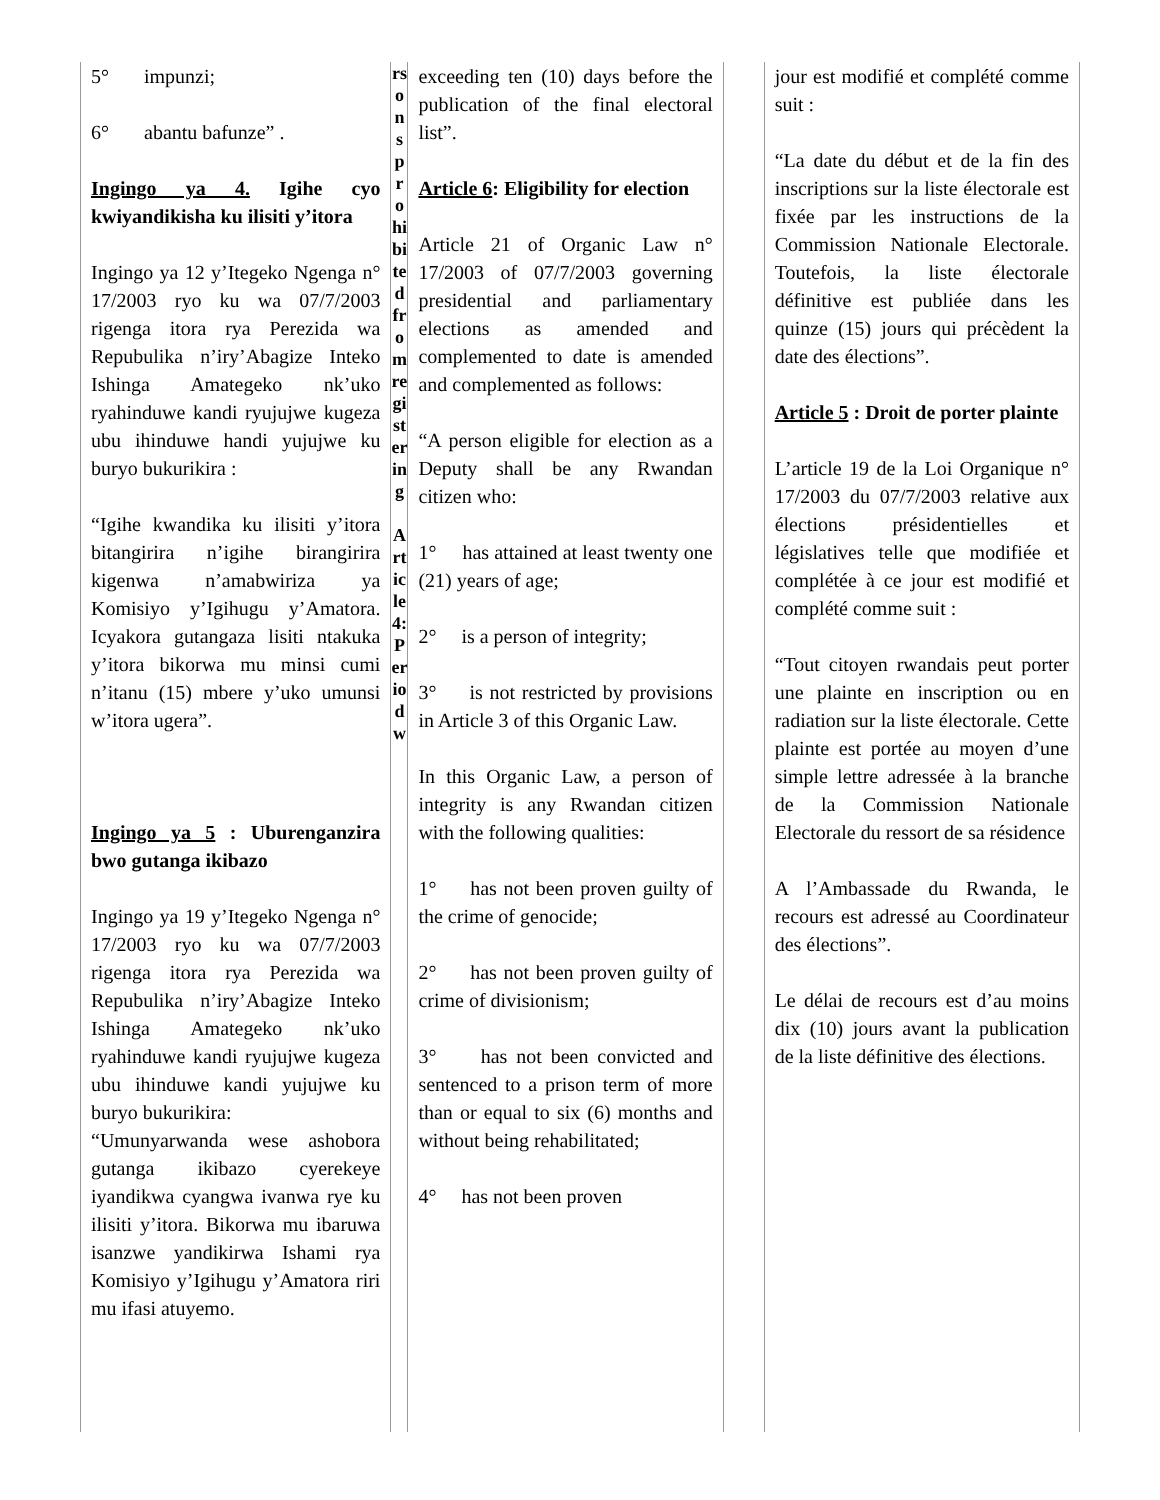| 5° impunzi; 6° abantu bafunze” . Ingingo ya 4. Igihe cyo kwiyandikisha ku ilisiti y’itora Ingingo ya 12 y’Itegeko Ngenga n° 17/2003 ryo ku wa 07/7/2003 rigenga itora rya Perezida wa Repubulika n’iry’Abagize Inteko Ishinga Amategeko nk’uko ryahinduwe kandi ryujujwe kugeza ubu ihinduwe handi yujujwe ku buryo bukurikira : “Igihe kwandika ku ilisiti y’itora bitangirira n’igihe birangirira kigenwa n’amabwiriza ya Komisiyo y’Igihugu y’Amatora. Icyakora gutangaza lisiti ntakuka y’itora bikorwa mu minsi cumi n’itanu (15) mbere y’uko umunsi w’itora ugera”. Ingingo ya 5 : Uburenganzira bwo gutanga ikibazo Ingingo ya 19 y’Itegeko Ngenga n° 17/2003 ryo ku wa 07/7/2003 rigenga itora rya Perezida wa Repubulika n’iry’Abagize Inteko Ishinga Amategeko nk’uko ryahinduwe kandi ryujujwe kugeza ubu ihinduwe kandi yujujwe ku buryo bukurikira: “Umunyarwanda wese ashobora gutanga ikibazo cyerekeye iyandikwa cyangwa ivanwa rye ku ilisiti y’itora. Bikorwa mu ibaruwa isanzwe yandikirwa Ishami rya Komisiyo y’Igihugu y’Amatora riri mu ifasi atuyemo. | rsonsprohibitedfromregistering Article4:Periodw | exceeding ten (10) days before the publication of the final electoral list”. Article 6 : Eligibility for election Article 21 of Organic Law n° 17/2003 of 07/7/2003 governing presidential and parliamentary elections as amended and complemented to date is amended and complemented as follows: “A person eligible for election as a Deputy shall be any Rwandan citizen who: 1° has attained at least twenty one (21) years of age; 2° is a person of integrity; 3° is not restricted by provisions in Article 3 of this Organic Law. In this Organic Law, a person of integrity is any Rwandan citizen with the following qualities: 1° has not been proven guilty of the crime of genocide; 2° has not been proven guilty of crime of divisionism; 3° has not been convicted and sentenced to a prison term of more than or equal to six (6) months and without being rehabilitated; 4° has not been proven | | jour est modifié et complété comme suit : “La date du début et de la fin des inscriptions sur la liste électorale est fixée par les instructions de la Commission Nationale Electorale. Toutefois, la liste électorale définitive est publiée dans les quinze (15) jours qui précèdent la date des élections”. Article 5 : Droit de porter plainte L’article 19 de la Loi Organique n° 17/2003 du 07/7/2003 relative aux élections présidentielles et législatives telle que modifiée et complétée à ce jour est modifié et complété comme suit : “Tout citoyen rwandais peut porter une plainte en inscription ou en radiation sur la liste électorale. Cette plainte est portée au moyen d’une simple lettre adressée à la branche de la Commission Nationale Electorale du ressort de sa résidence A l’Ambassade du Rwanda, le recours est adressé au Coordinateur des élections”. Le délai de recours est d’au moins dix (10) jours avant la publication de la liste définitive des élections. |